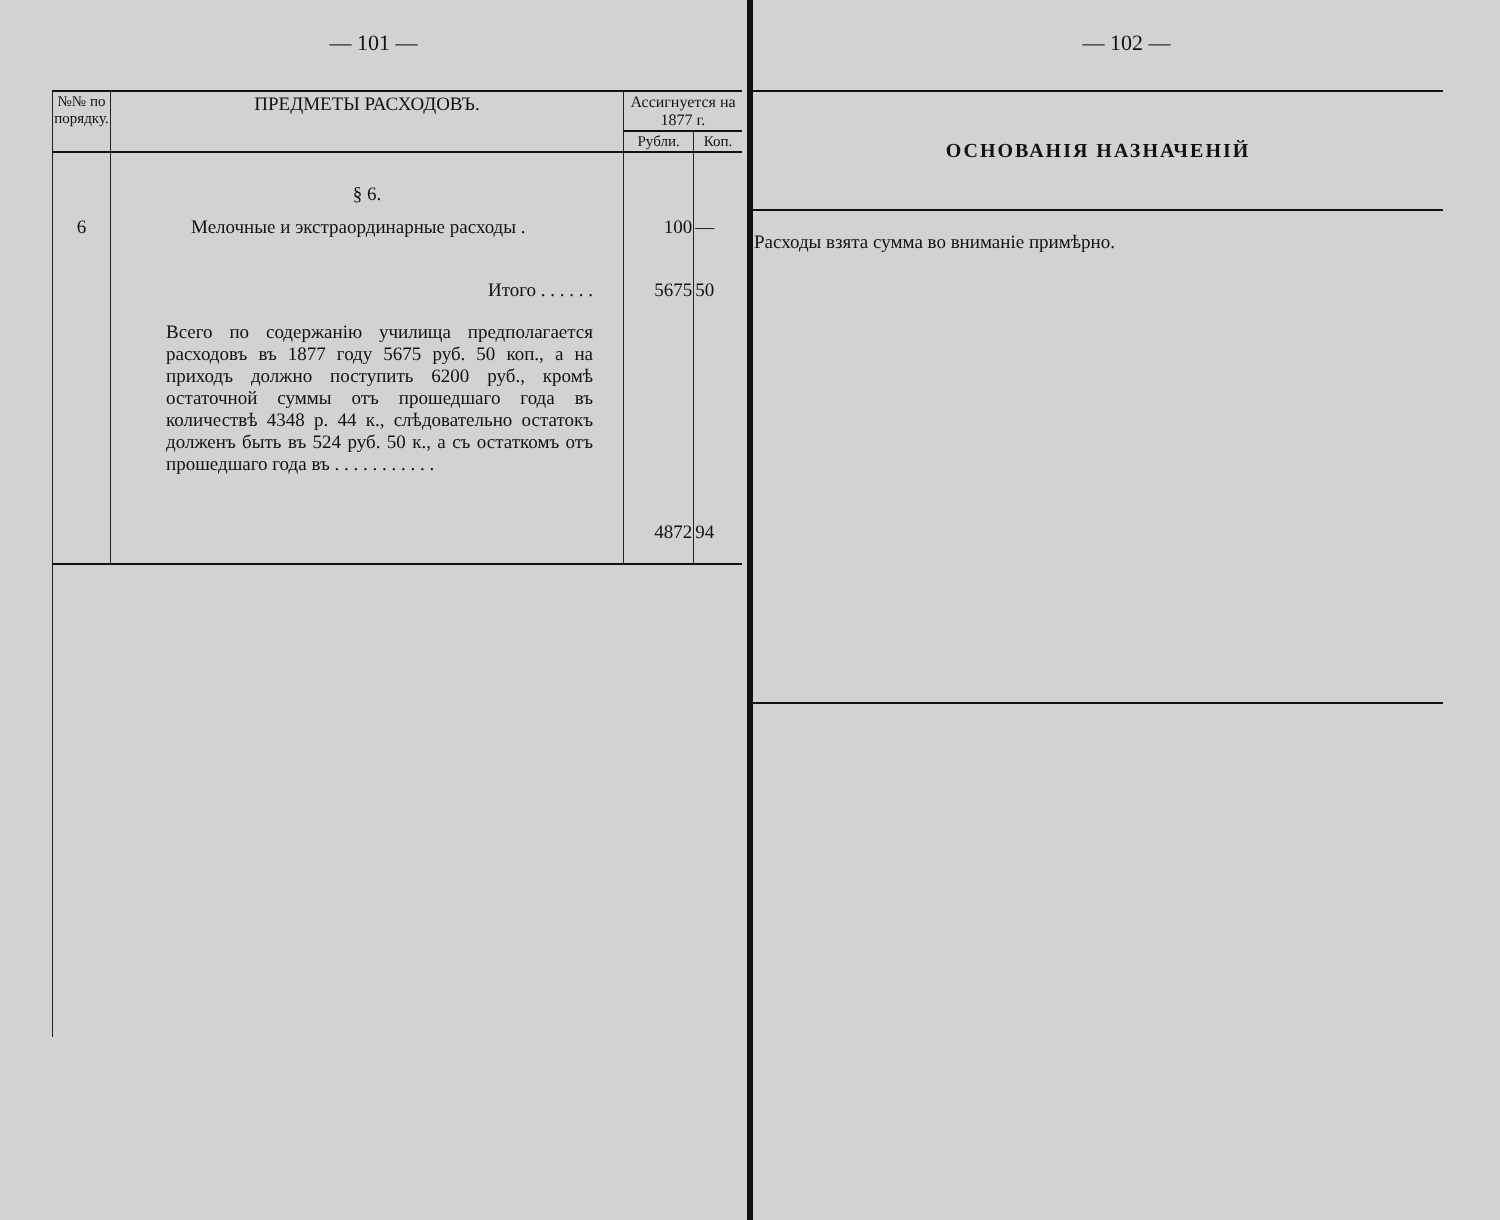— 101 —
| №№ по порядку. | ПРЕДМЕТЫ РАСХОДОВЪ. | Ассигнуется на 1877 г. | |
| --- | --- | --- | --- |
| | | Рубли. | Коп. |
| | § 6. | | |
| 6 | Мелочные и экстраординарные расходы . | 100 | — |
| | Итого . . . . . . | 5675 | 50 |
| | Всего по содержанію училища предполагается расходовъ въ 1877 году 5675 руб. 50 коп., а на приходъ должно поступить 6200 руб., кромѣ остаточной суммы отъ прошедшаго года въ количествѣ 4348 р. 44 к., слѣдовательно остатокъ долженъ быть въ 524 руб. 50 к., а съ остаткомъ отъ прошедшаго года въ . . . . . . . . . . . | 4872 | 94 |
— 102 —
| ОСНОВАНІЯ НАЗНАЧЕНІЙ |
| --- |
| Расходы взята сумма во вниманіе примѣрно. |